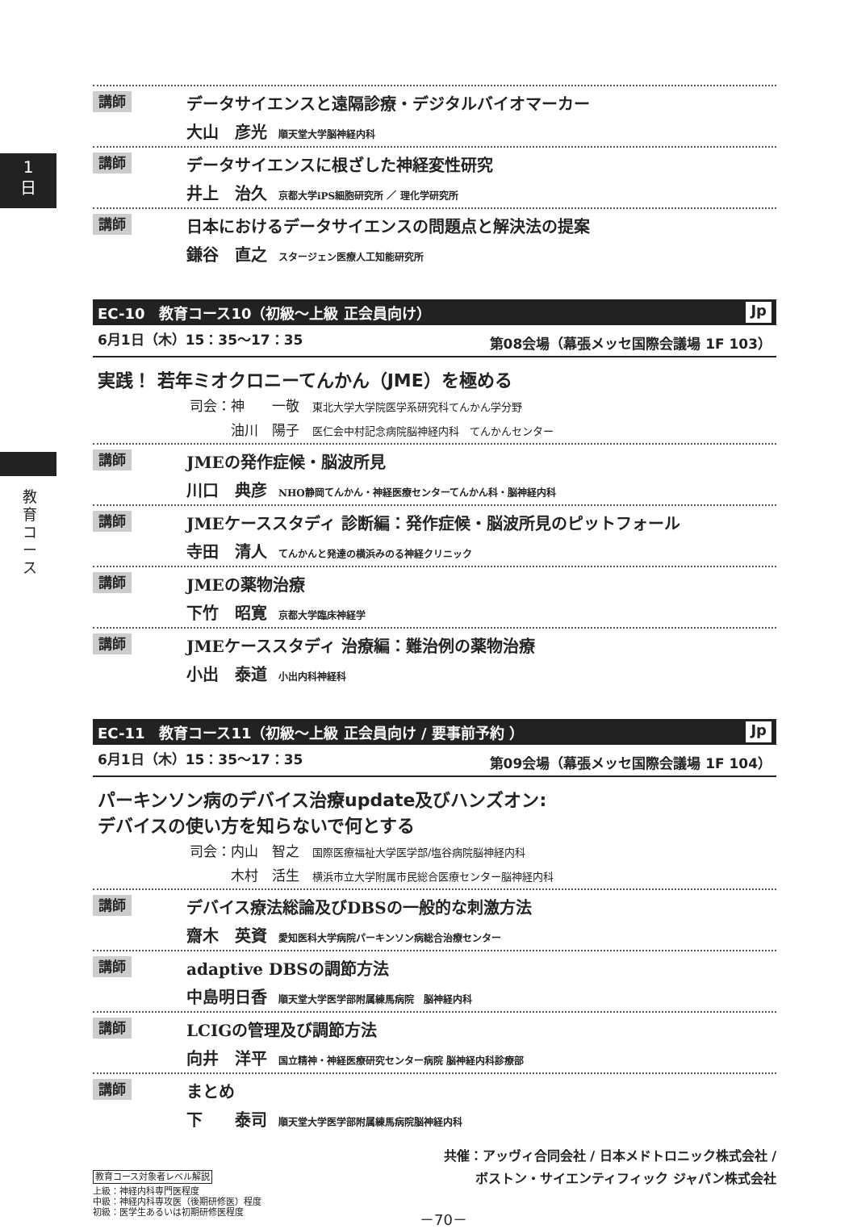1
日
教育コース
講師
データサイエンスと遠隔診療・デジタルバイオマーカー
大山　彦光 順天堂大学脳神経内科
講師
データサイエンスに根ざした神経変性研究
井上　治久 京都大学iPS細胞研究所 ／ 理化学研究所
講師
日本におけるデータサイエンスの問題点と解決法の提案
鎌谷　直之 スタージェン医療人工知能研究所
EC-10　教育コース10（初級～上級 正会員向け） Jp
6月1日（木）15：35～17：35 第08会場（幕張メッセ国際会議場 1F 103）
実践！ 若年ミオクロニーてんかん（JME）を極める
司会：神　　一敬 東北大学大学院医学系研究科てんかん学分野
　　　油川　陽子 医仁会中村記念病院脳神経内科　てんかんセンター
講師
JMEの発作症候・脳波所見
川口　典彦 NHO静岡てんかん・神経医療センターてんかん科・脳神経内科
講師
JMEケーススタディ 診断編：発作症候・脳波所見のピットフォール
寺田　清人 てんかんと発達の横浜みのる神経クリニック
講師
JMEの薬物治療
下竹　昭寛 京都大学臨床神経学
講師
JMEケーススタディ 治療編：難治例の薬物治療
小出　泰道 小出内科神経科
EC-11　教育コース11（初級～上級 正会員向け / 要事前予約 ） Jp
6月1日（木）15：35～17：35 第09会場（幕張メッセ国際会議場 1F 104）
パーキンソン病のデバイス治療update及びハンズオン:
デバイスの使い方を知らないで何とする
司会：内山　智之 国際医療福祉大学医学部/塩谷病院脳神経内科
　　　木村　活生 横浜市立大学附属市民総合医療センター脳神経内科
講師
デバイス療法総論及びDBSの一般的な刺激方法
齋木　英資 愛知医科大学病院パーキンソン病総合治療センター
講師
adaptive DBSの調節方法
中島明日香 順天堂大学医学部附属練馬病院　脳神経内科
講師
LCIGの管理及び調節方法
向井　洋平 国立精神・神経医療研究センター病院 脳神経内科診療部
講師
まとめ
下　　泰司 順天堂大学医学部附属練馬病院脳神経内科
共催：アッヴィ合同会社 / 日本メドトロニック株式会社 /
ボストン・サイエンティフィック ジャパン株式会社
教育コース対象者レベル解説
上級：神経内科専門医程度
中級：神経内科専攻医（後期研修医）程度
初級：医学生あるいは初期研修医程度
－70－